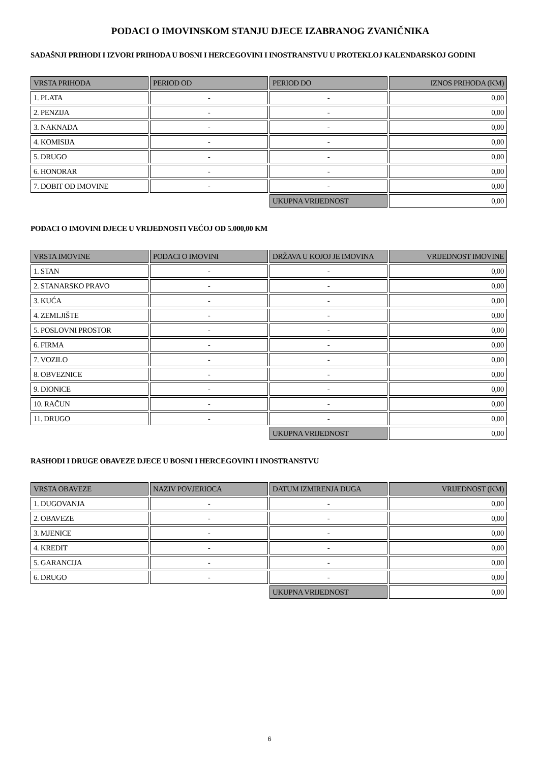PODACI O IMOVINSKOM STANJU DJECE IZABRANOG ZVANIČNIKA
SADAŠNJI PRIHODI I IZVORI PRIHODA U BOSNI I HERCEGOVINI I INOSTRANSTVU U PROTEKLOJ KALENDARSKOJ GODINI
| VRSTA PRIHODA | PERIOD OD | PERIOD DO | IZNOS PRIHODA (KM) |
| --- | --- | --- | --- |
| 1. PLATA | - | - | 0,00 |
| 2. PENZIJA | - | - | 0,00 |
| 3. NAKNADA | - | - | 0,00 |
| 4. KOMISIJA | - | - | 0,00 |
| 5. DRUGO | - | - | 0,00 |
| 6. HONORAR | - | - | 0,00 |
| 7. DOBIT OD IMOVINE | - | - | 0,00 |
| | | UKUPNA VRIJEDNOST | 0,00 |
PODACI O IMOVINI DJECE U VRIJEDNOSTI VEĆOJ OD 5.000,00 KM
| VRSTA IMOVINE | PODACI O IMOVINI | DRŽAVA U KOJOJ JE IMOVINA | VRIJEDNOST IMOVINE |
| --- | --- | --- | --- |
| 1. STAN | - | - | 0,00 |
| 2. STANARSKO PRAVO | - | - | 0,00 |
| 3. KUĆA | - | - | 0,00 |
| 4. ZEMLJIŠTE | - | - | 0,00 |
| 5. POSLOVNI PROSTOR | - | - | 0,00 |
| 6. FIRMA | - | - | 0,00 |
| 7. VOZILO | - | - | 0,00 |
| 8. OBVEZNICE | - | - | 0,00 |
| 9. DIONICE | - | - | 0,00 |
| 10. RAČUN | - | - | 0,00 |
| 11. DRUGO | - | - | 0,00 |
| | | UKUPNA VRIJEDNOST | 0,00 |
RASHODI I DRUGE OBAVEZE DJECE U BOSNI I HERCEGOVINI I INOSTRANSTVU
| VRSTA OBAVEZE | NAZIV POVJERIOCA | DATUM IZMIRENJA DUGA | VRIJEDNOST (KM) |
| --- | --- | --- | --- |
| 1. DUGOVANJA | - | - | 0,00 |
| 2. OBAVEZE | - | - | 0,00 |
| 3. MJENICE | - | - | 0,00 |
| 4. KREDIT | - | - | 0,00 |
| 5. GARANCIJA | - | - | 0,00 |
| 6. DRUGO | - | - | 0,00 |
| | | UKUPNA VRIJEDNOST | 0,00 |
6